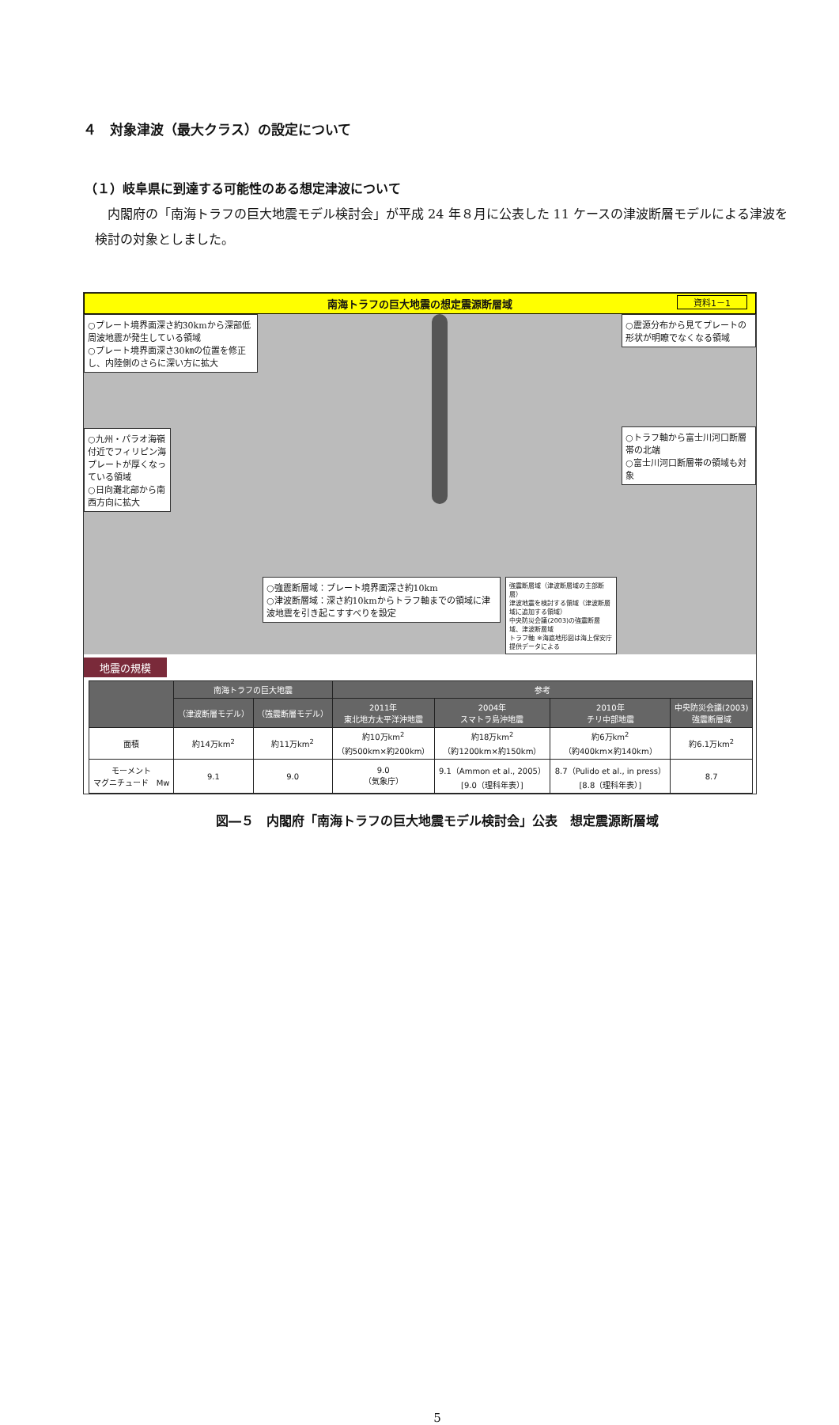４　対象津波（最大クラス）の設定について
（１）岐阜県に到達する可能性のある想定津波について
内閣府の「南海トラフの巨大地震モデル検討会」が平成 24 年８月に公表した 11 ケースの津波断層モデルによる津波を検討の対象としました。
南海トラフの巨大地震の想定震源断層域 資料1－1
○プレート境界面深さ約30kmから深部低周波地震が発生している領域
○プレート境界面深さ30㎞の位置を修正し、内陸側のさらに深い方に拡大
○九州・パラオ海嶺付近でフィリピン海プレートが厚くなっている領域
○日向灘北部から南西方向に拡大
○強震断層域：プレート境界面深さ約10km
○津波断層域：深さ約10kmからトラフ軸までの領域に津波地震を引き起こすすべりを設定
強震断層域（津波断層域の主部断層）
津波地震を検討する領域（津波断層域に追加する領域）
中央防災会議(2003)の強震断層域、津波断層域
トラフ軸 ※海底地形図は海上保安庁提供データによる
○震源分布から見てプレートの形状が明瞭でなくなる領域
○トラフ軸から富士川河口断層帯の北端
○富士川河口断層帯の領域も対象
地震の規模
| | 南海トラフの巨大地震 | | 参考 | | | |
| --- | --- | --- | --- | --- | --- | --- |
| | （津波断層モデル） | （強震断層モデル） | 2011年 東北地方太平洋沖地震 | 2004年 スマトラ島沖地震 | 2010年 チリ中部地震 | 中央防災会議(2003) 強震断層域 |
| 面積 | 約14万km<sup>2</sup> | 約11万km<sup>2</sup> | 約10万km<sup>2</sup> （約500km×約200km） | 約18万km<sup>2</sup> （約1200km×約150km） | 約6万km<sup>2</sup> （約400km×約140km） | 約6.1万km<sup>2</sup> |
| モーメント マグニチュード Mw | 9.1 | 9.0 | 9.0 （気象庁） | 9.1（Ammon et al., 2005） [9.0（理科年表）] | 8.7（Pulido et al., in press） [8.8（理科年表）] | 8.7 |
図―５　内閣府「南海トラフの巨大地震モデル検討会」公表　想定震源断層域
5